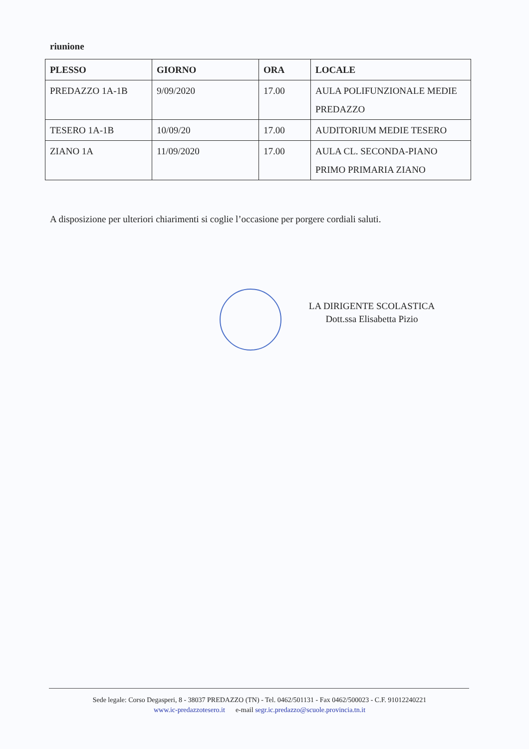riunione
| PLESSO | GIORNO | ORA | LOCALE |
| --- | --- | --- | --- |
| PREDAZZO 1A-1B | 9/09/2020 | 17.00 | AULA POLIFUNZIONALE MEDIE PREDAZZO |
| TESERO 1A-1B | 10/09/20 | 17.00 | AUDITORIUM MEDIE TESERO |
| ZIANO 1A | 11/09/2020 | 17.00 | AULA CL. SECONDA-PIANO PRIMO PRIMARIA ZIANO |
A disposizione per ulteriori chiarimenti si coglie l’occasione per porgere cordiali saluti.
LA DIRIGENTE SCOLASTICA
Dott.ssa Elisabetta Pizio
Sede legale: Corso Degasperi, 8 - 38037 PREDAZZO (TN) - Tel. 0462/501131 - Fax 0462/500023 - C.F. 91012240221
www.ic-predazzotesero.it e-mail segr.ic.predazzo@scuole.provincia.tn.it